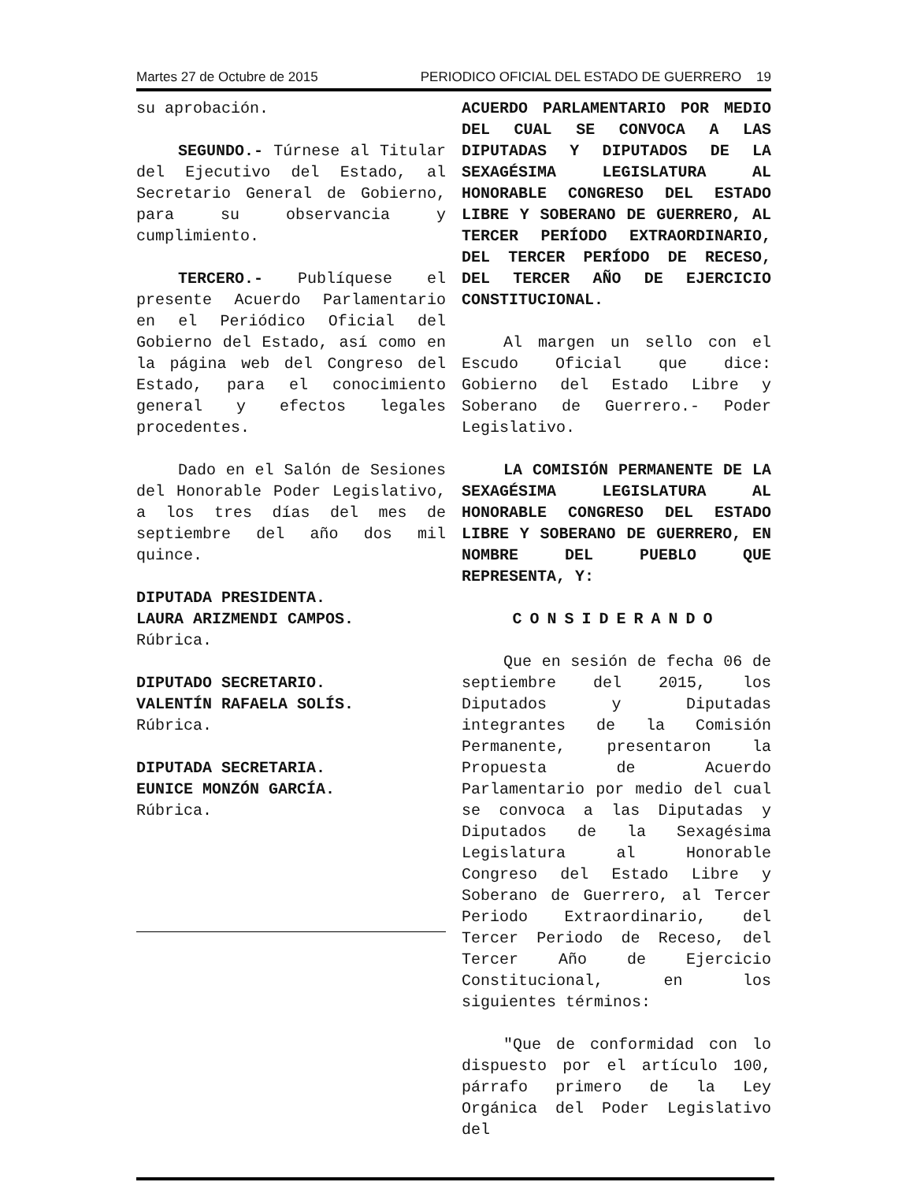Martes 27 de Octubre de 2015 PERIODICO OFICIAL DEL ESTADO DE GUERRERO 19
su aprobación.
SEGUNDO.- Túrnese al Titular del Ejecutivo del Estado, al Secretario General de Gobierno, para su observancia y cumplimiento.
TERCERO.- Publíquese el presente Acuerdo Parlamentario en el Periódico Oficial del Gobierno del Estado, así como en la página web del Congreso del Estado, para el conocimiento general y efectos legales procedentes.
Dado en el Salón de Sesiones del Honorable Poder Legislativo, a los tres días del mes de septiembre del año dos mil quince.
DIPUTADA PRESIDENTA.
LAURA ARIZMENDI CAMPOS.
Rúbrica.
DIPUTADO SECRETARIO.
VALENTÍN RAFAELA SOLÍS.
Rúbrica.
DIPUTADA SECRETARIA.
EUNICE MONZÓN GARCÍA.
Rúbrica.
ACUERDO PARLAMENTARIO POR MEDIO DEL CUAL SE CONVOCA A LAS DIPUTADAS Y DIPUTADOS DE LA SEXAGÉSIMA LEGISLATURA AL HONORABLE CONGRESO DEL ESTADO LIBRE Y SOBERANO DE GUERRERO, AL TERCER PERÍODO EXTRAORDINARIO, DEL TERCER PERÍODO DE RECESO, DEL TERCER AÑO DE EJERCICIO CONSTITUCIONAL.
Al margen un sello con el Escudo Oficial que dice: Gobierno del Estado Libre y Soberano de Guerrero.- Poder Legislativo.
LA COMISIÓN PERMANENTE DE LA SEXAGÉSIMA LEGISLATURA AL HONORABLE CONGRESO DEL ESTADO LIBRE Y SOBERANO DE GUERRERO, EN NOMBRE DEL PUEBLO QUE REPRESENTA, Y:
CONSIDERANDO
Que en sesión de fecha 06 de septiembre del 2015, los Diputados y Diputadas integrantes de la Comisión Permanente, presentaron la Propuesta de Acuerdo Parlamentario por medio del cual se convoca a las Diputadas y Diputados de la Sexagésima Legislatura al Honorable Congreso del Estado Libre y Soberano de Guerrero, al Tercer Periodo Extraordinario, del Tercer Periodo de Receso, del Tercer Año de Ejercicio Constitucional, en los siguientes términos:
"Que de conformidad con lo dispuesto por el artículo 100, párrafo primero de la Ley Orgánica del Poder Legislativo del